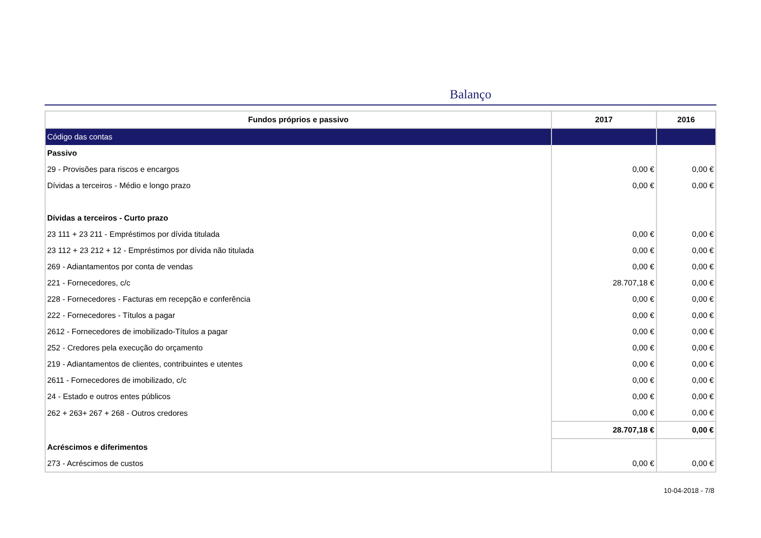Balanço
| Fundos próprios e passivo | 2017 | 2016 |
| --- | --- | --- |
| Código das contas | | |
| Passivo | | |
| 29 - Provisões para riscos e encargos | 0,00 € | 0,00 € |
| Dívidas a terceiros - Médio e longo prazo | 0,00 € | 0,00 € |
| Dívidas a terceiros - Curto prazo | | |
| 23 111 + 23 211 - Empréstimos por dívida titulada | 0,00 € | 0,00 € |
| 23 112 + 23 212 + 12 - Empréstimos por dívida não titulada | 0,00 € | 0,00 € |
| 269 - Adiantamentos por conta de vendas | 0,00 € | 0,00 € |
| 221 - Fornecedores, c/c | 28.707,18 € | 0,00 € |
| 228 - Fornecedores - Facturas em recepção e conferência | 0,00 € | 0,00 € |
| 222 - Fornecedores - Títulos a pagar | 0,00 € | 0,00 € |
| 2612 - Fornecedores de imobilizado-Títulos a pagar | 0,00 € | 0,00 € |
| 252 - Credores pela execução do orçamento | 0,00 € | 0,00 € |
| 219 - Adiantamentos de clientes, contribuintes e utentes | 0,00 € | 0,00 € |
| 2611 - Fornecedores de imobilizado, c/c | 0,00 € | 0,00 € |
| 24 - Estado e outros entes públicos | 0,00 € | 0,00 € |
| 262 + 263+ 267 + 268 - Outros credores | 0,00 € | 0,00 € |
| | 28.707,18 € | 0,00 € |
| Acréscimos e diferimentos | | |
| 273 - Acréscimos de custos | 0,00 € | 0,00 € |
10-04-2018 - 7/8